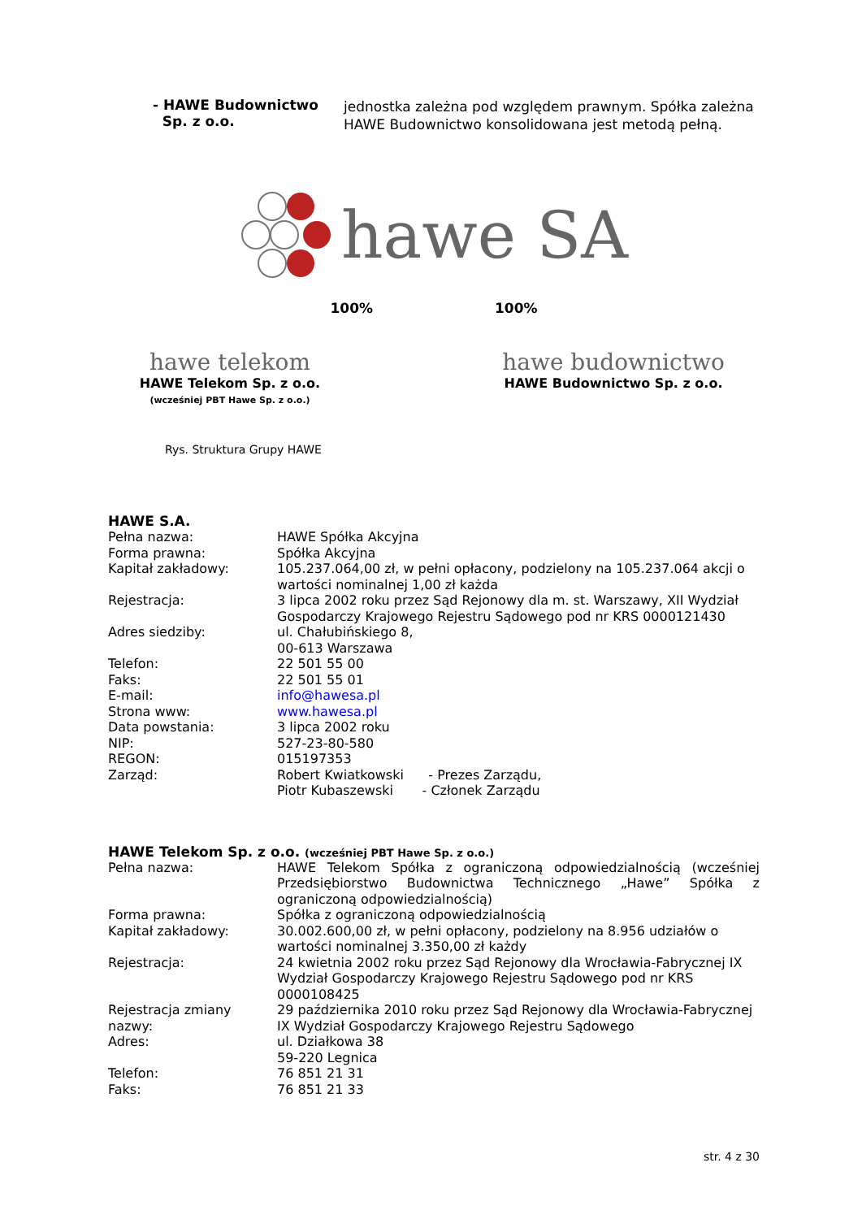| - HAWE Budownictwo Sp. z o.o. | jednostka zależna pod względem prawnym. Spółka zależna HAWE Budownictwo konsolidowana jest metodą pełną. |
hawe SA
100% 100%
hawe telekom
HAWE Telekom Sp. z o.o.
(wcześniej PBT Hawe Sp. z o.o.)
hawe budownictwo
HAWE Budownictwo Sp. z o.o.
Rys. Struktura Grupy HAWE
HAWE S.A.
| Pełna nazwa: | HAWE Spółka Akcyjna |
| Forma prawna: | Spółka Akcyjna |
| Kapitał zakładowy: | 105.237.064,00 zł, w pełni opłacony, podzielony na 105.237.064 akcji o wartości nominalnej 1,00 zł każda |
| Rejestracja: | 3 lipca 2002 roku przez Sąd Rejonowy dla m. st. Warszawy, XII Wydział Gospodarczy Krajowego Rejestru Sądowego pod nr KRS 0000121430 |
| Adres siedziby: | ul. Chałubińskiego 8, 00-613 Warszawa |
| Telefon: | 22 501 55 00 |
| Faks: | 22 501 55 01 |
| E-mail: | info@hawesa.pl |
| Strona www: | www.hawesa.pl |
| Data powstania: | 3 lipca 2002 roku |
| NIP: | 527-23-80-580 |
| REGON: | 015197353 |
| Zarząd: | Robert Kwiatkowski - Prezes Zarządu, Piotr Kubaszewski - Członek Zarządu |
HAWE Telekom Sp. z o.o. (wcześniej PBT Hawe Sp. z o.o.)
| Pełna nazwa: | HAWE Telekom Spółka z ograniczoną odpowiedzialnością (wcześniej Przedsiębiorstwo Budownictwa Technicznego „Hawe” Spółka z ograniczoną odpowiedzialnością) |
| Forma prawna: | Spółka z ograniczoną odpowiedzialnością |
| Kapitał zakładowy: | 30.002.600,00 zł, w pełni opłacony, podzielony na 8.956 udziałów o wartości nominalnej 3.350,00 zł każdy |
| Rejestracja: | 24 kwietnia 2002 roku przez Sąd Rejonowy dla Wrocławia-Fabrycznej IX Wydział Gospodarczy Krajowego Rejestru Sądowego pod nr KRS 0000108425 |
| Rejestracja zmiany nazwy: | 29 października 2010 roku przez Sąd Rejonowy dla Wrocławia-Fabrycznej IX Wydział Gospodarczy Krajowego Rejestru Sądowego |
| Adres: | ul. Działkowa 38 59-220 Legnica |
| Telefon: | 76 851 21 31 |
| Faks: | 76 851 21 33 |
str. 4 z 30